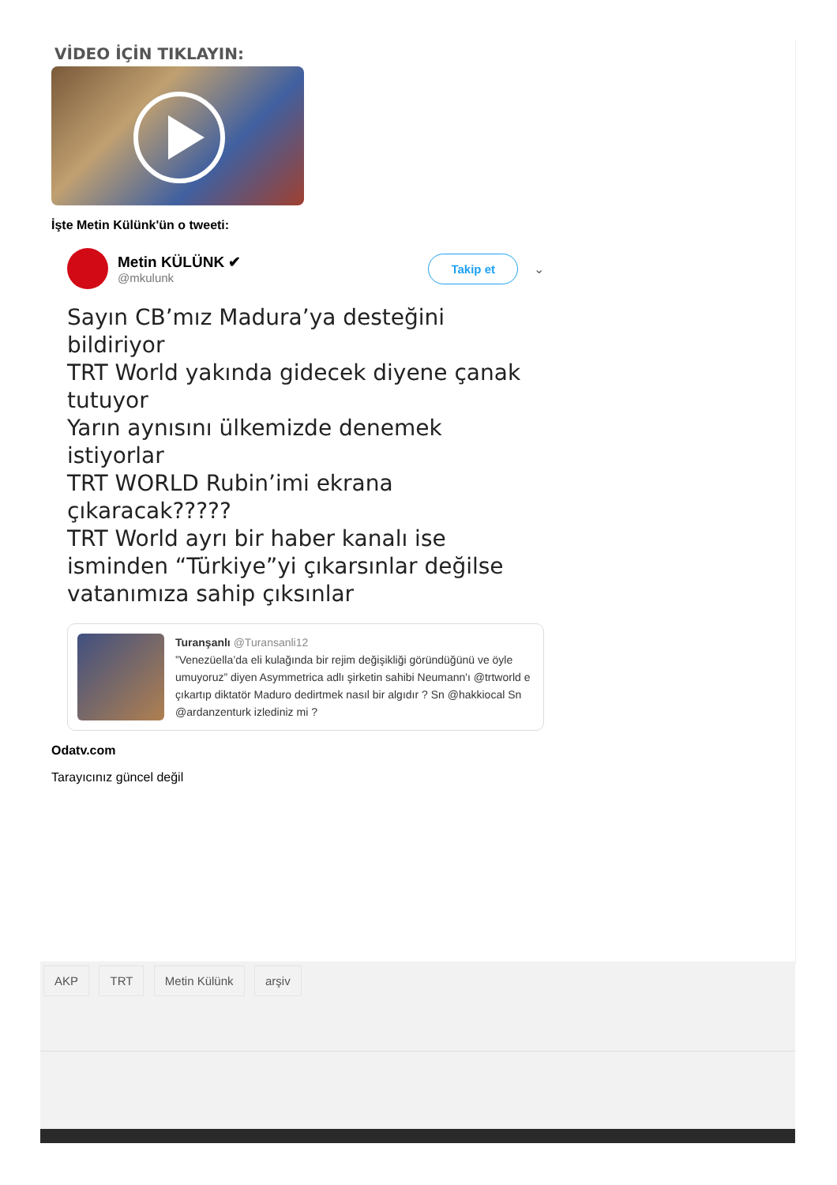VİDEO İÇİN TIKLAYIN:
İşte Metin Külünk'ün o tweeti:
Metin KÜLÜNK ✔
@mkulunk
Takip et
⌄
Sayın CB’mız Madura’ya desteğini bildiriyor
TRT World yakında gidecek diyene çanak tutuyor
Yarın aynısını ülkemizde denemek istiyorlar
TRT WORLD Rubin’imi ekrana çıkaracak?????
TRT World ayrı bir haber kanalı ise isminden “Türkiye”yi çıkarsınlar değilse vatanımıza sahip çıksınlar
Turanşanlı @Turansanli12
”Venezüella’da eli kulağında bir rejim değişikliği göründüğünü ve öyle umuyoruz” diyen Asymmetrica adlı şirketin sahibi Neumann'ı @trtworld e çıkartıp diktatör Maduro dedirtmek nasıl bir algıdır ? Sn @hakkiocal Sn @ardanzenturk izlediniz mi ?
Odatv.com
Tarayıcınız güncel değil
AKP TRT Metin Külünk arşiv